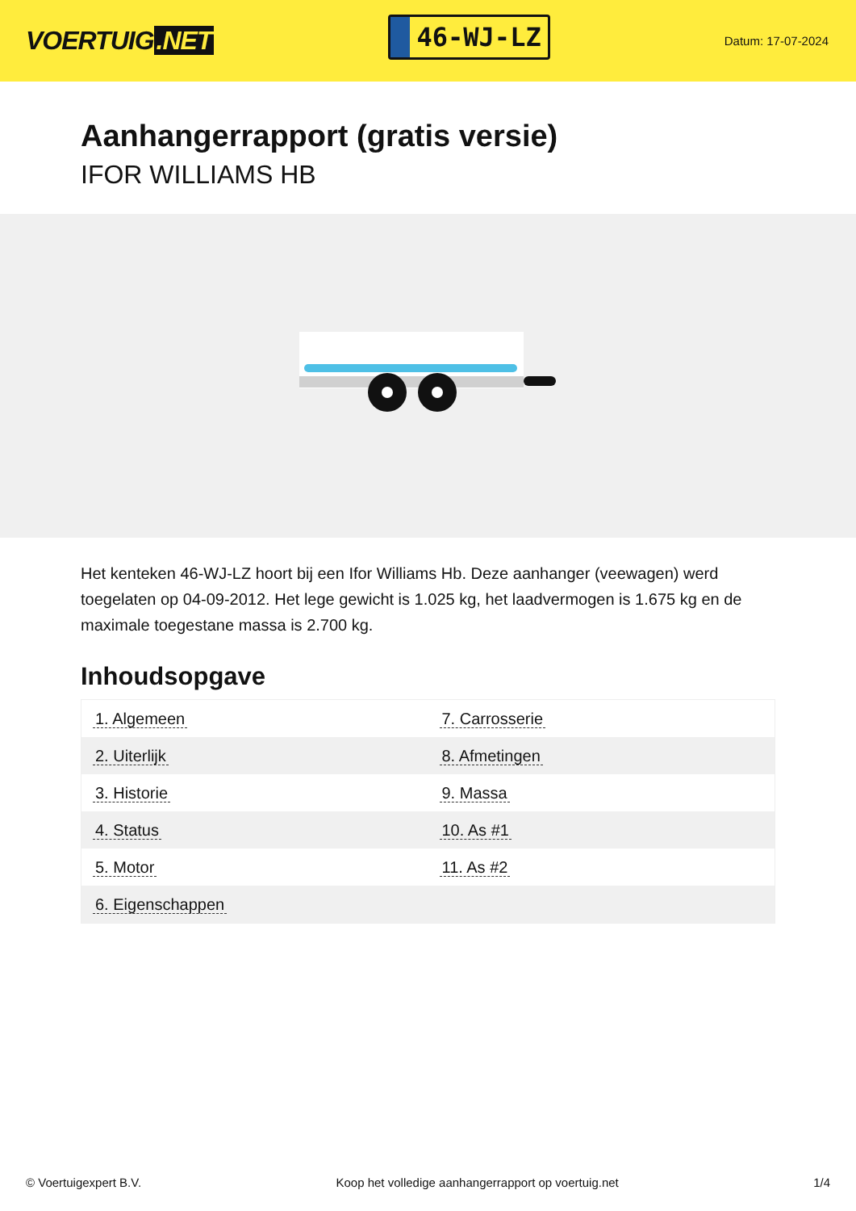VOERTUIG.NET
46-WJ-LZ
Datum: 17-07-2024
Aanhangerrapport (gratis versie)
IFOR WILLIAMS HB
Het kenteken 46-WJ-LZ hoort bij een Ifor Williams Hb. Deze aanhanger (veewagen) werd toegelaten op 04-09-2012. Het lege gewicht is 1.025 kg, het laadvermogen is 1.675 kg en de maximale toegestane massa is 2.700 kg.
Inhoudsopgave
| 1. Algemeen | 7. Carrosserie |
| 2. Uiterlijk | 8. Afmetingen |
| 3. Historie | 9. Massa |
| 4. Status | 10. As #1 |
| 5. Motor | 11. As #2 |
| 6. Eigenschappen | |
© Voertuigexpert B.V. Koop het volledige aanhangerrapport op voertuig.net 1/4